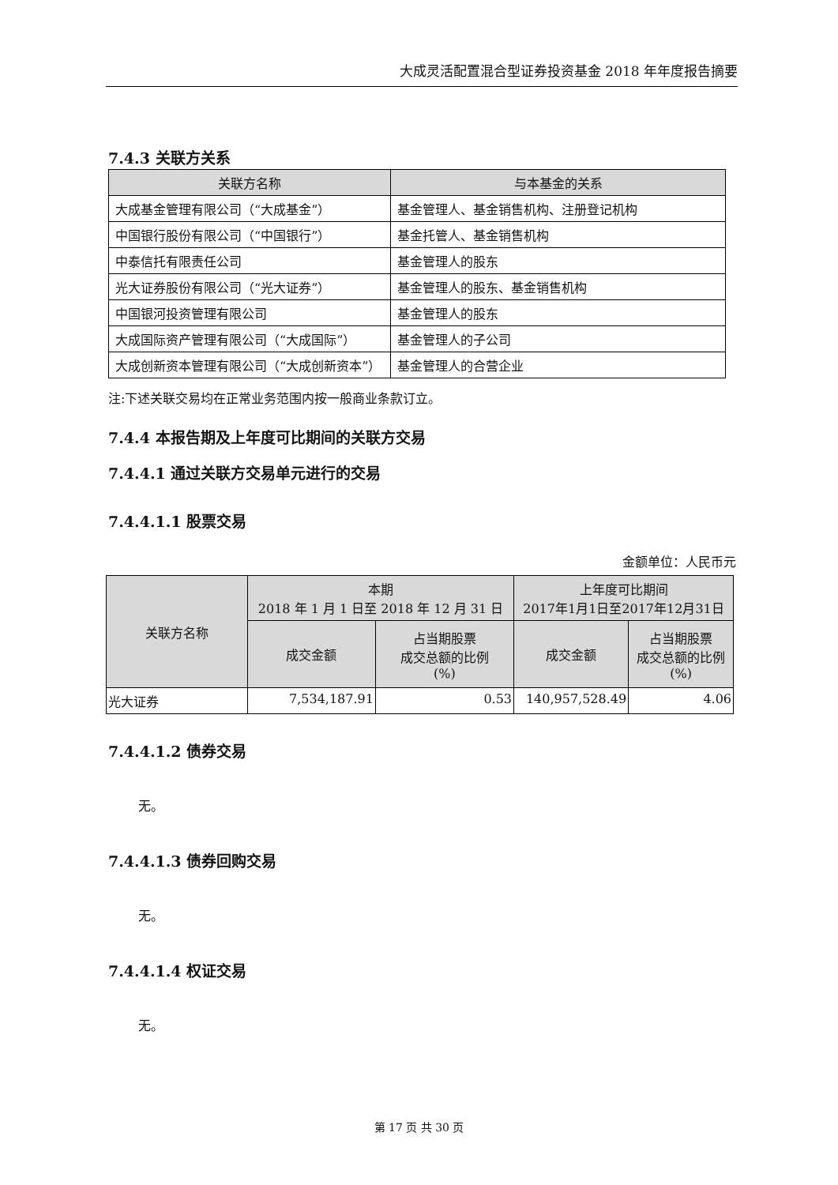大成灵活配置混合型证券投资基金 2018 年年度报告摘要
7.4.3 关联方关系
| 关联方名称 | 与本基金的关系 |
| --- | --- |
| 大成基金管理有限公司（“大成基金”） | 基金管理人、基金销售机构、注册登记机构 |
| 中国银行股份有限公司（“中国银行”） | 基金托管人、基金销售机构 |
| 中泰信托有限责任公司 | 基金管理人的股东 |
| 光大证券股份有限公司（“光大证券”） | 基金管理人的股东、基金销售机构 |
| 中国银河投资管理有限公司 | 基金管理人的股东 |
| 大成国际资产管理有限公司（“大成国际”） | 基金管理人的子公司 |
| 大成创新资本管理有限公司（“大成创新资本”） | 基金管理人的合营企业 |
注:下述关联交易均在正常业务范围内按一般商业条款订立。
7.4.4 本报告期及上年度可比期间的关联方交易
7.4.4.1 通过关联方交易单元进行的交易
7.4.4.1.1 股票交易
金额单位：人民币元
| 关联方名称 | 本期 2018 年 1 月 1 日至 2018 年 12 月 31 日 | | 上年度可比期间 2017年1月1日至2017年12月31日 | |
| --- | --- | --- | --- | --- |
| | 成交金额 | 占当期股票 成交总额的比例 (%) | 成交金额 | 占当期股票 成交总额的比例 (%) |
| 光大证券 | 7,534,187.91 | 0.53 | 140,957,528.49 | 4.06 |
7.4.4.1.2 债券交易
无。
7.4.4.1.3 债券回购交易
无。
7.4.4.1.4 权证交易
无。
第 17 页 共 30 页